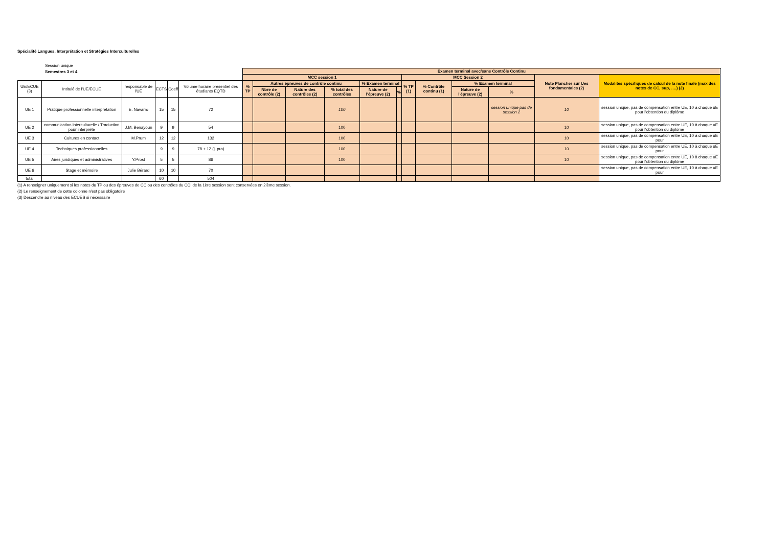Spécialité Langues, Interprétation et Stratégies Interculturelles
Session unique
Semestres 3 et 4
| | | | | | | Examen terminal avec/sans Contrôle Continu | | | | | | | | | | | | |
| | | | | | | MCC session 1 | | | | | | MCC Session 2 | | | | Note Plancher sur Ues fondamentales (2) | Modalités spécifiques de calcul de la note finale (max des notes de CC, sup, ….) (2) | |
| UE/ECUE (3) | Intitulé de l'UE/ECUE | responsable de l'UE | ECTS | Coeff | Volume horaire présentiel des étudiants EQTD | % TP | Autres épreuves de contrôle continu | | | % Examen terminal | | % TP (1) | % Contrôle continu (1) | % Examen terminal | | | | |
| | | | | | | | Nbre de contrôle (2) | Nature des contrôles (2) | % total des contrôles | Nature de l'épreuve (2) | % | | | Nature de l'épreuve (2) | % | | | |
| UE 1 | Pratique professionnelle interprétation | E. Navarro | 15 | 15 | 72 | | | | 100 | | | | | | session unique pas de session 2 | 10 | session unique, pas de compensation entre UE, 10 à chaque uE pour l'obtention du diplôme | |
| UE 2 | communication interculturelle / Traduction pour interprète | J.M. Benayoun | 9 | 9 | 54 | | | | 100 | | | | | | | 10 | session unique, pas de compensation entre UE, 10 à chaque uE pour l'obtention du diplôme | |
| UE 3 | Cultures en contact | M.Prum | 12 | 12 | 132 | | | | 100 | | | | | | | 10 | session unique, pas de compensation entre UE, 10 à chaque uE pour | |
| UE 4 | Techniques professionnelles | | 9 | 9 | 78 + 12 (j. pro) | | | | 100 | | | | | | | 10 | session unique, pas de compensation entre UE, 10 à chaque uE pour | |
| UE 5 | Aires juridiques et administratives | Y.Prost | 5 | 5 | 86 | | | | 100 | | | | | | | 10 | session unique, pas de compensation entre UE, 10 à chaque uE pour l'obtention du diplôme | |
| UE 6 | Stage et mémoire | Julie Bérard | 10 | 10 | 70 | | | | | | | | | | | | session unique, pas de compensation entre UE, 10 à chaque uE pour | |
| total | | | 60 | | 504 | | | | | | | | | | | | | |
(1) A renseigner uniquement si les notes du TP ou des épreuves de CC ou des contrôles du CCI de la 1ère session sont conservées en 2ième session.
(2) Le renseignement de cette colonne n'est pas obligatoire
(3) Descendre au niveau des ECUES si nécessaire